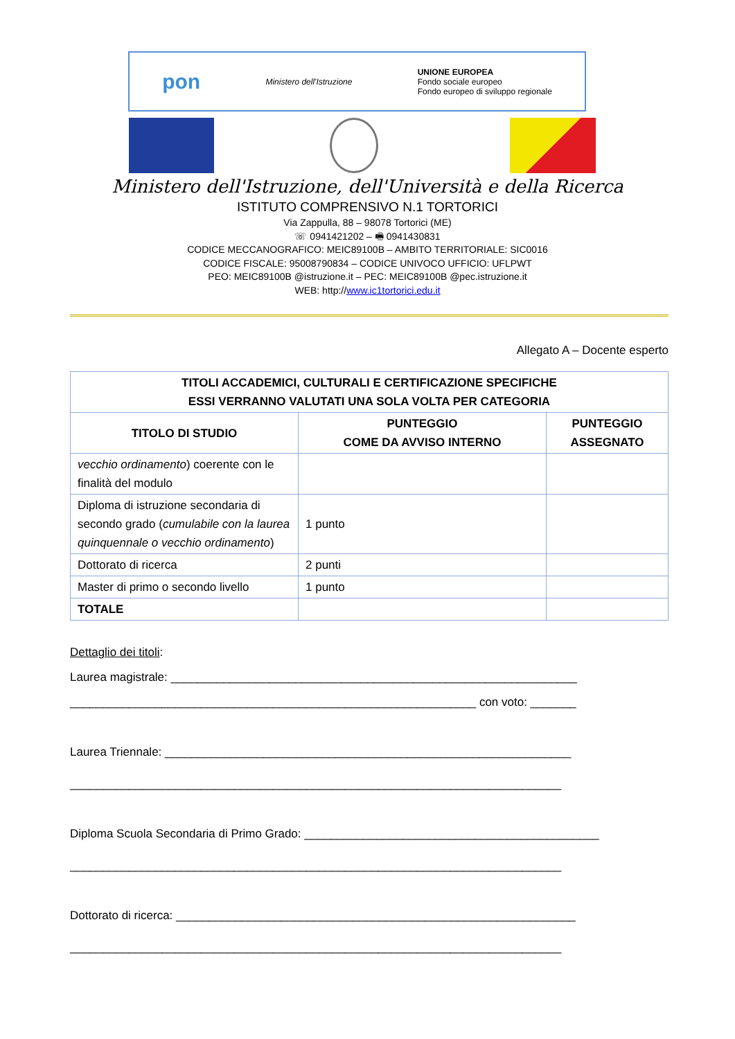pon Ministero dell'Istruzione UNIONE EUROPEA
Fondo sociale europeo
Fondo europeo di sviluppo regionale
Ministero dell'Istruzione, dell'Università e della Ricerca
ISTITUTO COMPRENSIVO N.1 TORTORICI
Via Zappulla, 88 – 98078 Tortorici (ME)
☏ 0941421202 – 🖷 0941430831
CODICE MECCANOGRAFICO: MEIC89100B – AMBITO TERRITORIALE: SIC0016
CODICE FISCALE: 95008790834 – CODICE UNIVOCO UFFICIO: UFLPWT
PEO: MEIC89100B @istruzione.it – PEC: MEIC89100B @pec.istruzione.it
WEB: http://www.ic1tortorici.edu.it
Allegato A – Docente esperto
| TITOLI ACCADEMICI, CULTURALI E CERTIFICAZIONE SPECIFICHE ESSI VERRANNO VALUTATI UNA SOLA VOLTA PER CATEGORIA | | |
| --- | --- | --- |
| TITOLO DI STUDIO | PUNTEGGIO COME DA AVVISO INTERNO | PUNTEGGIO ASSEGNATO |
| vecchio ordinamento ) coerente con le finalità del modulo | | |
| Diploma di istruzione secondaria di secondo grado ( cumulabile con la laurea quinquennale o vecchio ordinamento ) | 1 punto | |
| Dottorato di ricerca | 2 punti | |
| Master di primo o secondo livello | 1 punto | |
| TOTALE | | |
Dettaglio dei titoli:
Laurea magistrale: ______________________________________________________________
______________________________________________________________ con voto: _______
Laurea Triennale: ______________________________________________________________
___________________________________________________________________________
Diploma Scuola Secondaria di Primo Grado: _____________________________________________
___________________________________________________________________________
Dottorato di ricerca: _____________________________________________________________
___________________________________________________________________________